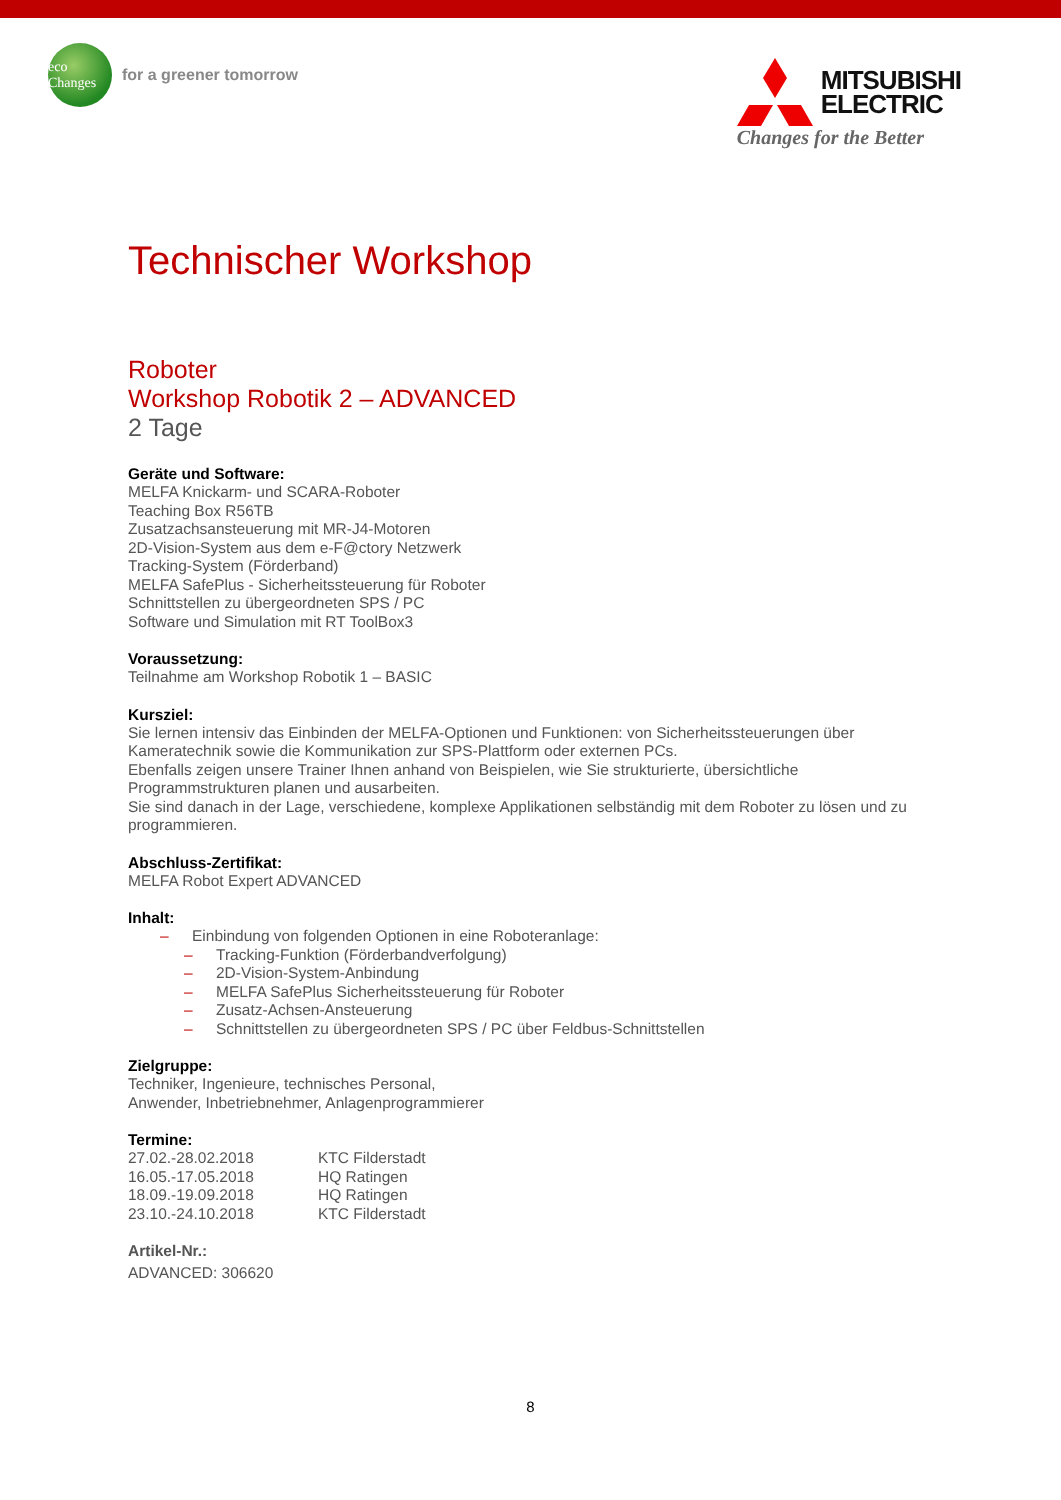eco Changes
for a greener tomorrow
MITSUBISHI
ELECTRIC
Changes for the Better
Technischer Workshop
Roboter
Workshop Robotik 2 – ADVANCED
2 Tage
Geräte und Software:
MELFA Knickarm- und SCARA-Roboter
Teaching Box R56TB
Zusatzachsansteuerung mit MR-J4-Motoren
2D-Vision-System aus dem e-F@ctory Netzwerk
Tracking-System (Förderband)
MELFA SafePlus - Sicherheitssteuerung für Roboter
Schnittstellen zu übergeordneten SPS / PC
Software und Simulation mit RT ToolBox3
Voraussetzung:
Teilnahme am Workshop Robotik 1 – BASIC
Kursziel:
Sie lernen intensiv das Einbinden der MELFA-Optionen und Funktionen: von Sicherheitssteuerungen über Kameratechnik sowie die Kommunikation zur SPS-Plattform oder externen PCs.
Ebenfalls zeigen unsere Trainer Ihnen anhand von Beispielen, wie Sie strukturierte, übersichtliche Programmstrukturen planen und ausarbeiten.
Sie sind danach in der Lage, verschiedene, komplexe Applikationen selbständig mit dem Roboter zu lösen und zu programmieren.
Abschluss-Zertifikat:
MELFA Robot Expert ADVANCED
Inhalt:
– Einbindung von folgenden Optionen in eine Roboteranlage:
– Tracking-Funktion (Förderbandverfolgung)
– 2D-Vision-System-Anbindung
– MELFA SafePlus Sicherheitssteuerung für Roboter
– Zusatz-Achsen-Ansteuerung
– Schnittstellen zu übergeordneten SPS / PC über Feldbus-Schnittstellen
Zielgruppe:
Techniker, Ingenieure, technisches Personal,
Anwender, Inbetriebnehmer, Anlagenprogrammierer
Termine:
| 27.02.-28.02.2018 | KTC Filderstadt |
| 16.05.-17.05.2018 | HQ Ratingen |
| 18.09.-19.09.2018 | HQ Ratingen |
| 23.10.-24.10.2018 | KTC Filderstadt |
Artikel-Nr.:
ADVANCED: 306620
8